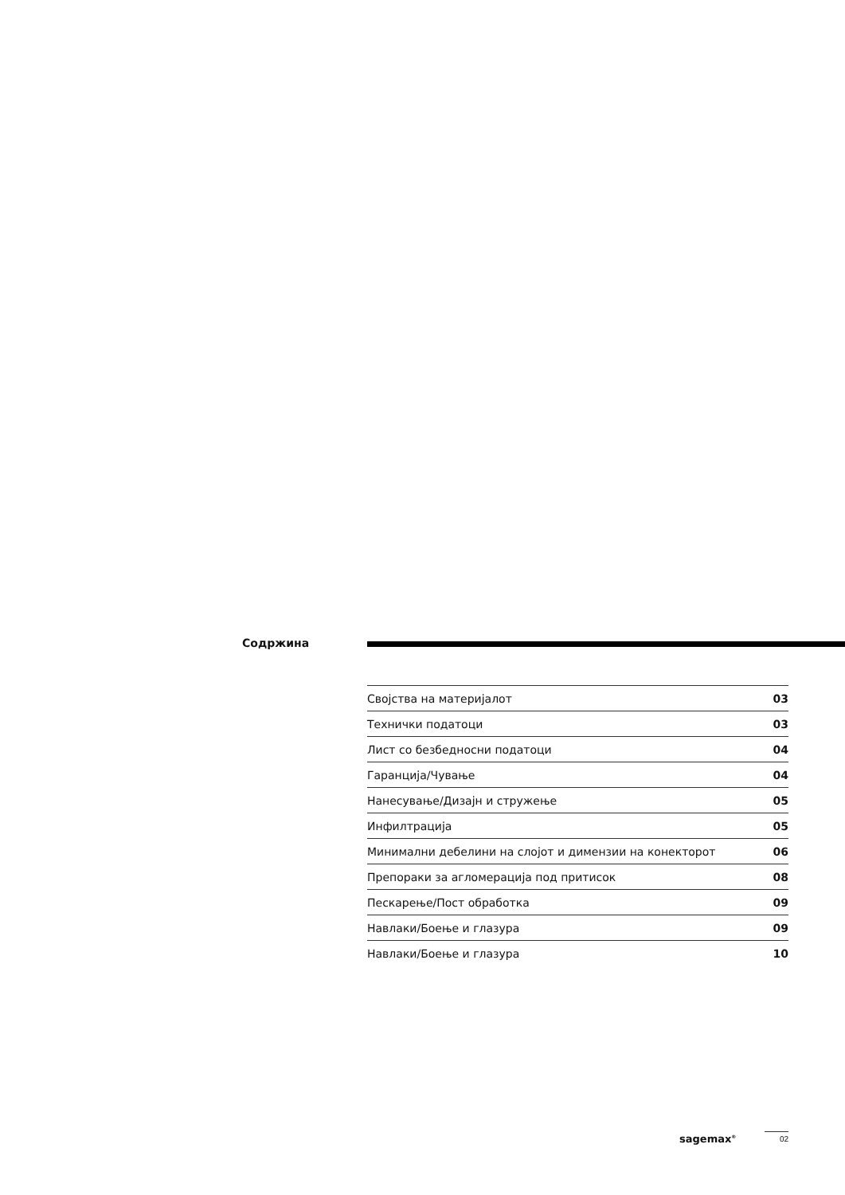Содржина
| Својства на материјалот | 03 |
| Технички податоци | 03 |
| Лист со безбедносни податоци | 04 |
| Гаранција/Чување | 04 |
| Нанесување/Дизајн и стружење | 05 |
| Инфилтрација | 05 |
| Минимални дебелини на слојот и димензии на конекторот | 06 |
| Препораки за агломерација под притисок | 08 |
| Пескарење/Пост обработка | 09 |
| Навлаки/Боење и глазура | 09 |
| Навлаки/Боење и глазура | 10 |
sagemax<sup>®</sup> 02